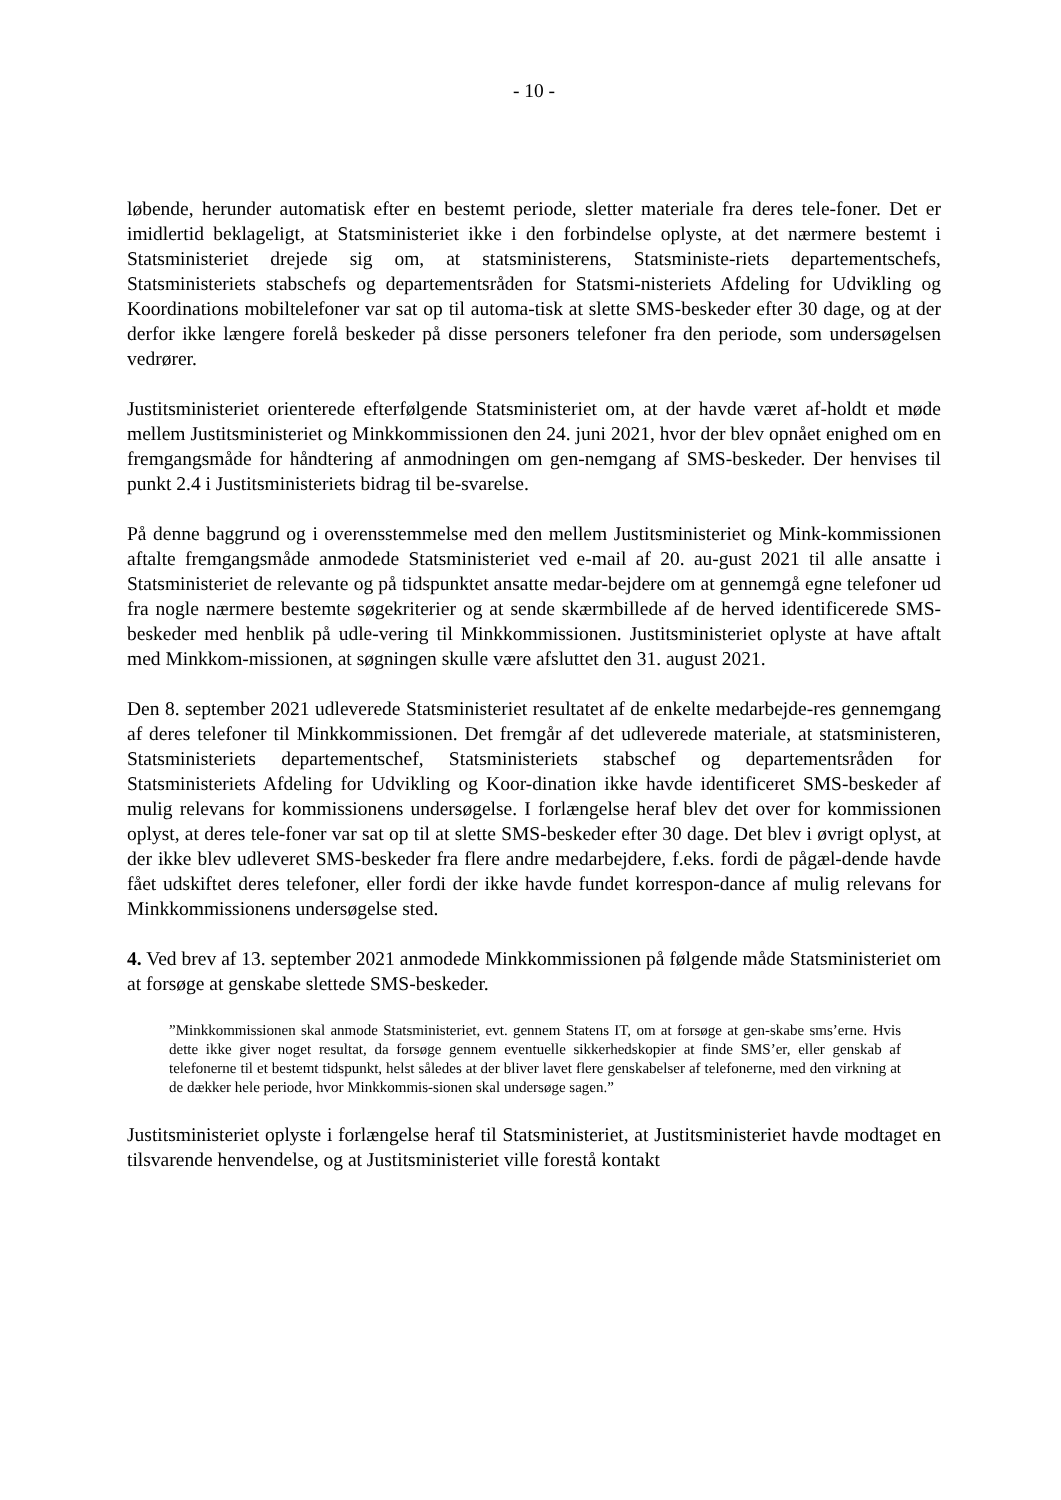- 10 -
løbende, herunder automatisk efter en bestemt periode, sletter materiale fra deres tele-foner. Det er imidlertid beklageligt, at Statsministeriet ikke i den forbindelse oplyste, at det nærmere bestemt i Statsministeriet drejede sig om, at statsministerens, Statsministe-riets departementschefs, Statsministeriets stabschefs og departementsråden for Statsmi-nisteriets Afdeling for Udvikling og Koordinations mobiltelefoner var sat op til automa-tisk at slette SMS-beskeder efter 30 dage, og at der derfor ikke længere forelå beskeder på disse personers telefoner fra den periode, som undersøgelsen vedrører.
Justitsministeriet orienterede efterfølgende Statsministeriet om, at der havde været af-holdt et møde mellem Justitsministeriet og Minkkommissionen den 24. juni 2021, hvor der blev opnået enighed om en fremgangsmåde for håndtering af anmodningen om gen-nemgang af SMS-beskeder. Der henvises til punkt 2.4 i Justitsministeriets bidrag til be-svarelse.
På denne baggrund og i overensstemmelse med den mellem Justitsministeriet og Mink-kommissionen aftalte fremgangsmåde anmodede Statsministeriet ved e-mail af 20. au-gust 2021 til alle ansatte i Statsministeriet de relevante og på tidspunktet ansatte medar-bejdere om at gennemgå egne telefoner ud fra nogle nærmere bestemte søgekriterier og at sende skærmbillede af de herved identificerede SMS-beskeder med henblik på udle-vering til Minkkommissionen. Justitsministeriet oplyste at have aftalt med Minkkom-missionen, at søgningen skulle være afsluttet den 31. august 2021.
Den 8. september 2021 udleverede Statsministeriet resultatet af de enkelte medarbejde-res gennemgang af deres telefoner til Minkkommissionen. Det fremgår af det udleverede materiale, at statsministeren, Statsministeriets departementschef, Statsministeriets stabschef og departementsråden for Statsministeriets Afdeling for Udvikling og Koor-dination ikke havde identificeret SMS-beskeder af mulig relevans for kommissionens undersøgelse. I forlængelse heraf blev det over for kommissionen oplyst, at deres tele-foner var sat op til at slette SMS-beskeder efter 30 dage. Det blev i øvrigt oplyst, at der ikke blev udleveret SMS-beskeder fra flere andre medarbejdere, f.eks. fordi de pågæl-dende havde fået udskiftet deres telefoner, eller fordi der ikke havde fundet korrespon-dance af mulig relevans for Minkkommissionens undersøgelse sted.
4. Ved brev af 13. september 2021 anmodede Minkkommissionen på følgende måde Statsministeriet om at forsøge at genskabe slettede SMS-beskeder.
”Minkkommissionen skal anmode Statsministeriet, evt. gennem Statens IT, om at forsøge at gen-skabe sms’erne. Hvis dette ikke giver noget resultat, da forsøge gennem eventuelle sikkerhedskopier at finde SMS’er, eller genskab af telefonerne til et bestemt tidspunkt, helst således at der bliver lavet flere genskabelser af telefonerne, med den virkning at de dækker hele periode, hvor Minkkommis-sionen skal undersøge sagen.”
Justitsministeriet oplyste i forlængelse heraf til Statsministeriet, at Justitsministeriet havde modtaget en tilsvarende henvendelse, og at Justitsministeriet ville forestå kontakt